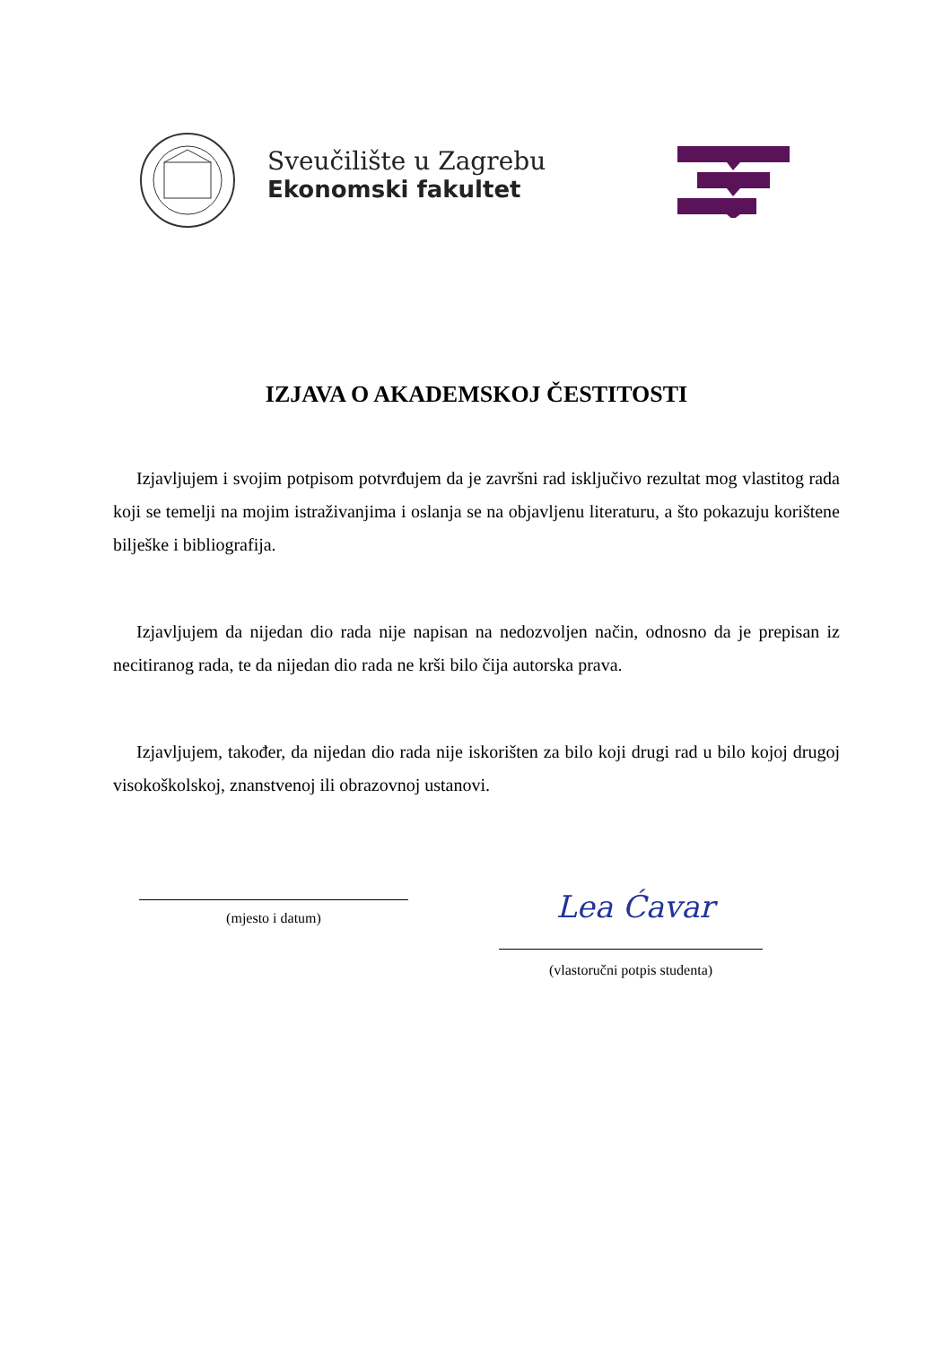Sveučilište u Zagrebu
Ekonomski fakultet
IZJAVA O AKADEMSKOJ ČESTITOSTI
Izjavljujem i svojim potpisom potvrđujem da je završni rad isključivo rezultat mog vlastitog rada koji se temelji na mojim istraživanjima i oslanja se na objavljenu literaturu, a što pokazuju korištene bilješke i bibliografija.
Izjavljujem da nijedan dio rada nije napisan na nedozvoljen način, odnosno da je prepisan iz necitiranog rada, te da nijedan dio rada ne krši bilo čija autorska prava.
Izjavljujem, također, da nijedan dio rada nije iskorišten za bilo koji drugi rad u bilo kojoj drugoj visokoškolskoj, znanstvenoj ili obrazovnoj ustanovi.
(mjesto i datum) Lea Ćavar
(vlastoručni potpis studenta)